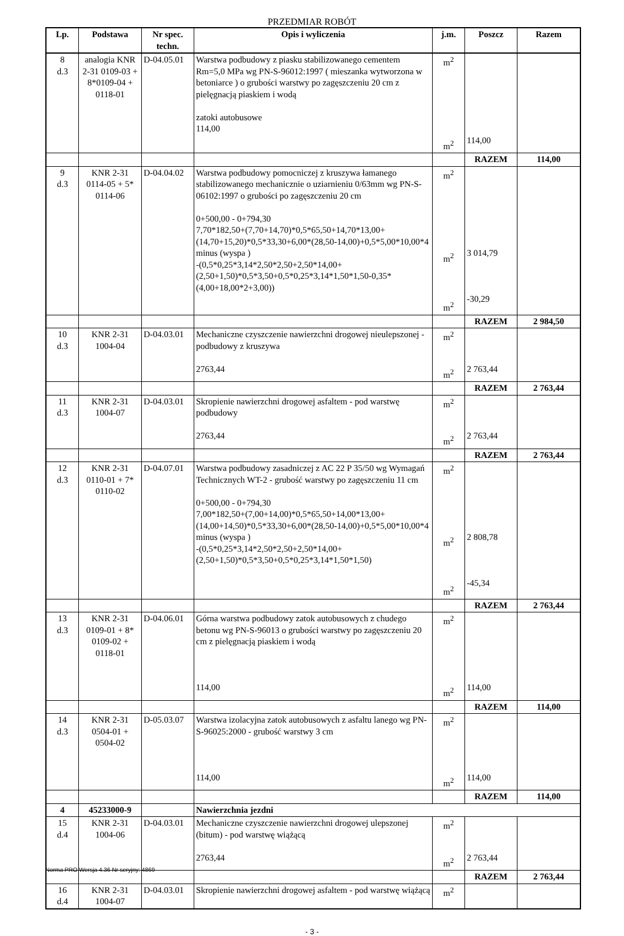PRZEDMIAR ROBÓT
| Lp. | Podstawa | Nr spec. techn. | Opis i wyliczenia | j.m. | Poszcz | Razem |
| --- | --- | --- | --- | --- | --- | --- |
| 8 d.3 | analogia KNR 2-31 0109-03 + 8*0109-04 + 0118-01 | D-04.05.01 | Warstwa podbudowy z piasku stabilizowanego cementem Rm=5,0 MPa wg PN-S-96012:1997 ( mieszanka wytworzona w betoniarce ) o grubości warstwy po zagęszczeniu 20 cm z pielęgnacją piaskiem i wodą zatoki autobusowe 114,00 | m<sup>2</sup> m<sup>2</sup> | 114,00 | |
| | | | | | RAZEM | 114,00 |
| 9 d.3 | KNR 2-31 0114-05 + 5* 0114-06 | D-04.04.02 | Warstwa podbudowy pomocniczej z kruszywa łamanego stabilizowanego mechanicznie o uziarnieniu 0/63mm wg PN-S-06102:1997 o grubości po zagęszczeniu 20 cm 0+500,00 - 0+794,30 7,70*182,50+(7,70+14,70)*0,5*65,50+14,70*13,00+(14,70+15,20)*0,5*33,30+6,00*(28,50-14,00)+0,5*5,00*10,00*4 minus (wyspa ) -(0,5*0,25*3,14*2,50*2,50+2,50*14,00+(2,50+1,50)*0,5*3,50+0,5*0,25*3,14*1,50*1,50-0,35*(4,00+18,00*2+3,00)) | m<sup>2</sup> m<sup>2</sup> m<sup>2</sup> | 3 014,79 -30,29 | |
| | | | | | RAZEM | 2 984,50 |
| 10 d.3 | KNR 2-31 1004-04 | D-04.03.01 | Mechaniczne czyszczenie nawierzchni drogowej nieulepszonej - podbudowy z kruszywa 2763,44 | m<sup>2</sup> m<sup>2</sup> | 2 763,44 | |
| | | | | | RAZEM | 2 763,44 |
| 11 d.3 | KNR 2-31 1004-07 | D-04.03.01 | Skropienie nawierzchni drogowej asfaltem - pod warstwę podbudowy 2763,44 | m<sup>2</sup> m<sup>2</sup> | 2 763,44 | |
| | | | | | RAZEM | 2 763,44 |
| 12 d.3 | KNR 2-31 0110-01 + 7* 0110-02 | D-04.07.01 | Warstwa podbudowy zasadniczej z AC 22 P 35/50 wg Wymagań Technicznych WT-2 - grubość warstwy po zagęszczeniu 11 cm 0+500,00 - 0+794,30 7,00*182,50+(7,00+14,00)*0,5*65,50+14,00*13,00+(14,00+14,50)*0,5*33,30+6,00*(28,50-14,00)+0,5*5,00*10,00*4 minus (wyspa ) -(0,5*0,25*3,14*2,50*2,50+2,50*14,00+(2,50+1,50)*0,5*3,50+0,5*0,25*3,14*1,50*1,50) | m<sup>2</sup> m<sup>2</sup> m<sup>2</sup> | 2 808,78 -45,34 | |
| | | | | | RAZEM | 2 763,44 |
| 13 d.3 | KNR 2-31 0109-01 + 8* 0109-02 + 0118-01 | D-04.06.01 | Górna warstwa podbudowy zatok autobusowych z chudego betonu wg PN-S-96013 o grubości warstwy po zagęszczeniu 20 cm z pielęgnacją piaskiem i wodą 114,00 | m<sup>2</sup> m<sup>2</sup> | 114,00 | |
| | | | | | RAZEM | 114,00 |
| 14 d.3 | KNR 2-31 0504-01 + 0504-02 | D-05.03.07 | Warstwa izolacyjna zatok autobusowych z asfaltu lanego wg PN-S-96025:2000 - grubość warstwy 3 cm 114,00 | m<sup>2</sup> m<sup>2</sup> | 114,00 | |
| | | | | | RAZEM | 114,00 |
| 4 | 45233000-9 | | Nawierzchnia jezdni | | | |
| 15 d.4 | KNR 2-31 1004-06 | D-04.03.01 | Mechaniczne czyszczenie nawierzchni drogowej ulepszonej (bitum) - pod warstwę wiążącą 2763,44 | m<sup>2</sup> m<sup>2</sup> | 2 763,44 | |
| | | | | | RAZEM | 2 763,44 |
| 16 d.4 | KNR 2-31 1004-07 | D-04.03.01 | Skropienie nawierzchni drogowej asfaltem - pod warstwę wiążącą | m<sup>2</sup> | | |
- 3 -
Norma PRO Wersja 4.36 Nr seryjny: 4869